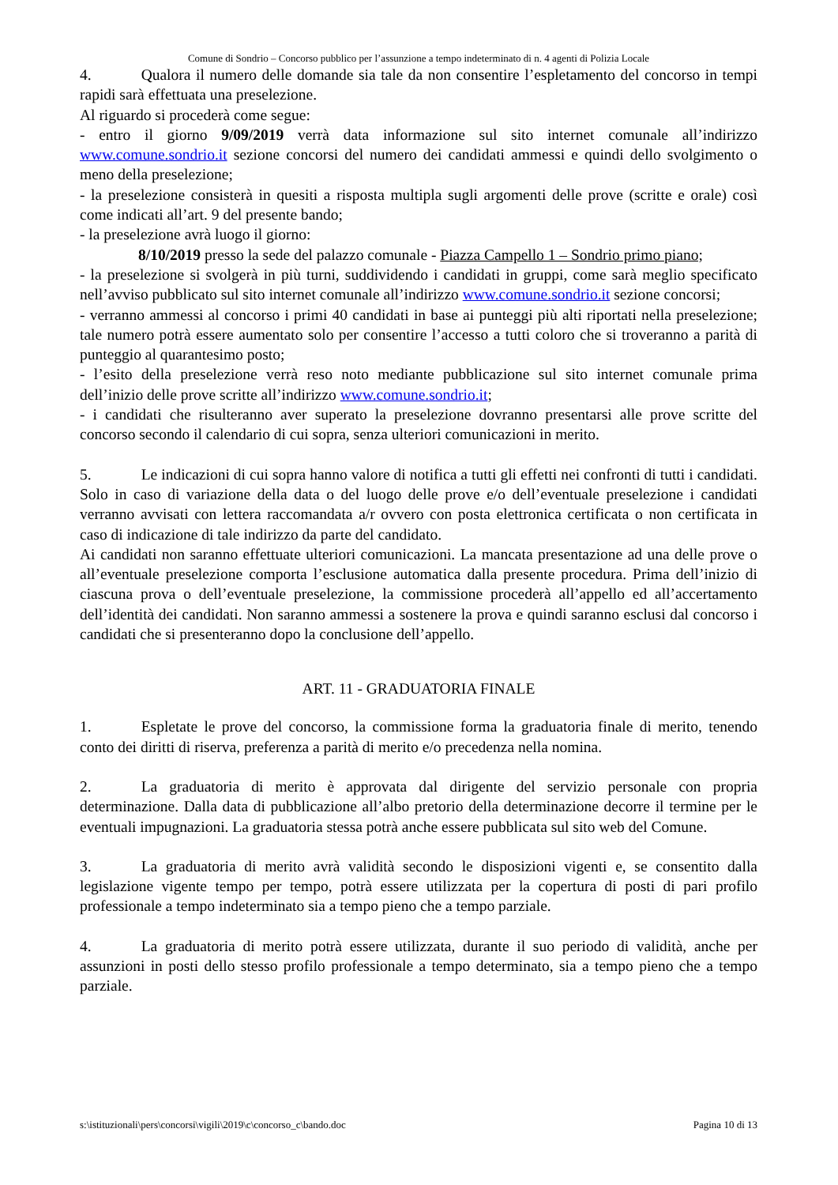Comune di Sondrio – Concorso pubblico per l’assunzione a tempo indeterminato di n. 4 agenti di Polizia Locale
4. Qualora il numero delle domande sia tale da non consentire l’espletamento del concorso in tempi rapidi sarà effettuata una preselezione.
Al riguardo si procederà come segue:
- entro il giorno 9/09/2019 verrà data informazione sul sito internet comunale all’indirizzo www.comune.sondrio.it sezione concorsi del numero dei candidati ammessi e quindi dello svolgimento o meno della preselezione;
- la preselezione consisterà in quesiti a risposta multipla sugli argomenti delle prove (scritte e orale) così come indicati all’art. 9 del presente bando;
- la preselezione avrà luogo il giorno:
8/10/2019 presso la sede del palazzo comunale - Piazza Campello 1 – Sondrio primo piano;
- la preselezione si svolgerà in più turni, suddividendo i candidati in gruppi, come sarà meglio specificato nell’avviso pubblicato sul sito internet comunale all’indirizzo www.comune.sondrio.it sezione concorsi;
- verranno ammessi al concorso i primi 40 candidati in base ai punteggi più alti riportati nella preselezione; tale numero potrà essere aumentato solo per consentire l’accesso a tutti coloro che si troveranno a parità di punteggio al quarantesimo posto;
- l’esito della preselezione verrà reso noto mediante pubblicazione sul sito internet comunale prima dell’inizio delle prove scritte all’indirizzo www.comune.sondrio.it;
- i candidati che risulteranno aver superato la preselezione dovranno presentarsi alle prove scritte del concorso secondo il calendario di cui sopra, senza ulteriori comunicazioni in merito.
5. Le indicazioni di cui sopra hanno valore di notifica a tutti gli effetti nei confronti di tutti i candidati. Solo in caso di variazione della data o del luogo delle prove e/o dell’eventuale preselezione i candidati verranno avvisati con lettera raccomandata a/r ovvero con posta elettronica certificata o non certificata in caso di indicazione di tale indirizzo da parte del candidato.
Ai candidati non saranno effettuate ulteriori comunicazioni. La mancata presentazione ad una delle prove o all’eventuale preselezione comporta l’esclusione automatica dalla presente procedura. Prima dell’inizio di ciascuna prova o dell’eventuale preselezione, la commissione procederà all’appello ed all’accertamento dell’identità dei candidati. Non saranno ammessi a sostenere la prova e quindi saranno esclusi dal concorso i candidati che si presenteranno dopo la conclusione dell’appello.
ART. 11 - GRADUATORIA FINALE
1. Espletate le prove del concorso, la commissione forma la graduatoria finale di merito, tenendo conto dei diritti di riserva, preferenza a parità di merito e/o precedenza nella nomina.
2. La graduatoria di merito è approvata dal dirigente del servizio personale con propria determinazione. Dalla data di pubblicazione all’albo pretorio della determinazione decorre il termine per le eventuali impugnazioni. La graduatoria stessa potrà anche essere pubblicata sul sito web del Comune.
3. La graduatoria di merito avrà validità secondo le disposizioni vigenti e, se consentito dalla legislazione vigente tempo per tempo, potrà essere utilizzata per la copertura di posti di pari profilo professionale a tempo indeterminato sia a tempo pieno che a tempo parziale.
4. La graduatoria di merito potrà essere utilizzata, durante il suo periodo di validità, anche per assunzioni in posti dello stesso profilo professionale a tempo determinato, sia a tempo pieno che a tempo parziale.
s:\istituzionali\pers\concorsi\vigili\2019\c\concorso_c\bando.doc Pagina 10 di 13